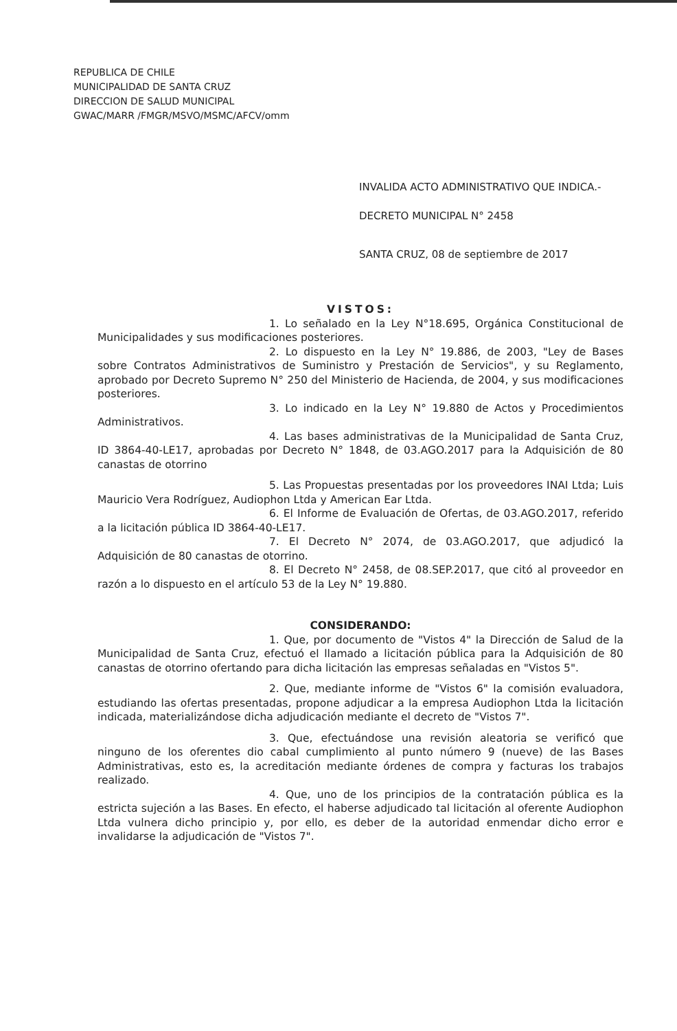REPUBLICA DE CHILE
MUNICIPALIDAD DE SANTA CRUZ
DIRECCION DE SALUD MUNICIPAL
GWAC/MARR /FMGR/MSVO/MSMC/AFCV/omm
INVALIDA ACTO ADMINISTRATIVO QUE INDICA.-
DECRETO MUNICIPAL N° 2458
SANTA CRUZ, 08 de septiembre de 2017
VISTOS:
1. Lo señalado en la Ley N°18.695, Orgánica Constitucional de Municipalidades y sus modificaciones posteriores.
2. Lo dispuesto en la Ley N° 19.886, de 2003, "Ley de Bases sobre Contratos Administrativos de Suministro y Prestación de Servicios", y su Reglamento, aprobado por Decreto Supremo N° 250 del Ministerio de Hacienda, de 2004, y sus modificaciones posteriores.
3. Lo indicado en la Ley N° 19.880 de Actos y Procedimientos Administrativos.
4. Las bases administrativas de la Municipalidad de Santa Cruz, ID 3864-40-LE17, aprobadas por Decreto N° 1848, de 03.AGO.2017 para la Adquisición de 80 canastas de otorrino
5. Las Propuestas presentadas por los proveedores INAI Ltda; Luis Mauricio Vera Rodríguez, Audiophon Ltda y American Ear Ltda.
6. El Informe de Evaluación de Ofertas, de 03.AGO.2017, referido a la licitación pública ID 3864-40-LE17.
7. El Decreto N° 2074, de 03.AGO.2017, que adjudicó la Adquisición de 80 canastas de otorrino.
8. El Decreto N° 2458, de 08.SEP.2017, que citó al proveedor en razón a lo dispuesto en el artículo 53 de la Ley N° 19.880.
CONSIDERANDO:
1. Que, por documento de "Vistos 4" la Dirección de Salud de la Municipalidad de Santa Cruz, efectuó el llamado a licitación pública para la Adquisición de 80 canastas de otorrino ofertando para dicha licitación las empresas señaladas en "Vistos 5".
2. Que, mediante informe de "Vistos 6" la comisión evaluadora, estudiando las ofertas presentadas, propone adjudicar a la empresa Audiophon Ltda la licitación indicada, materializándose dicha adjudicación mediante el decreto de "Vistos 7".
3. Que, efectuándose una revisión aleatoria se verificó que ninguno de los oferentes dio cabal cumplimiento al punto número 9 (nueve) de las Bases Administrativas, esto es, la acreditación mediante órdenes de compra y facturas los trabajos realizado.
4. Que, uno de los principios de la contratación pública es la estricta sujeción a las Bases. En efecto, el haberse adjudicado tal licitación al oferente Audiophon Ltda vulnera dicho principio y, por ello, es deber de la autoridad enmendar dicho error e invalidarse la adjudicación de "Vistos 7".